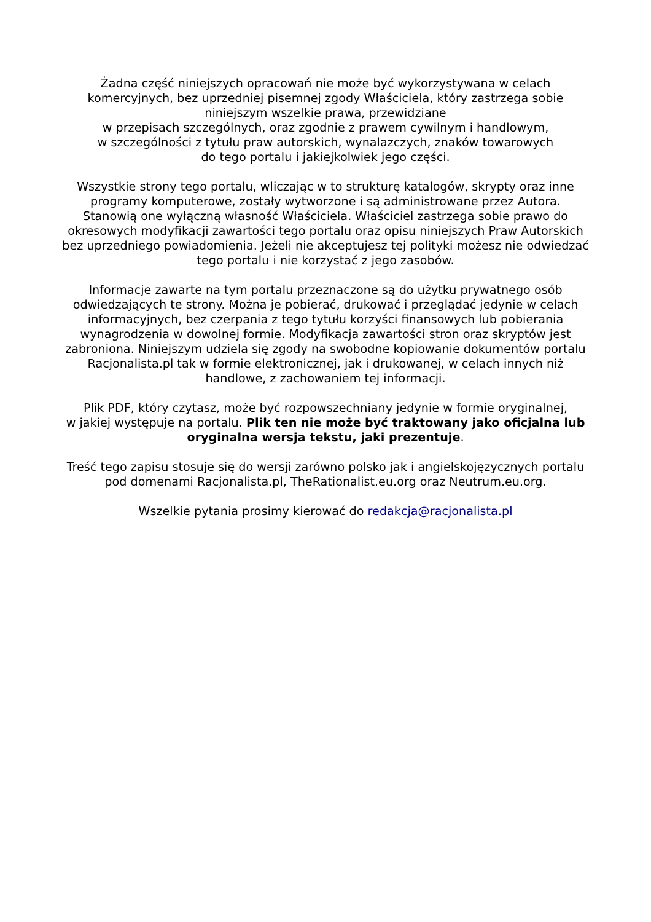Żadna część niniejszych opracowań nie może być wykorzystywana w celach komercyjnych, bez uprzedniej pisemnej zgody Właściciela, który zastrzega sobie niniejszym wszelkie prawa, przewidziane
w przepisach szczególnych, oraz zgodnie z prawem cywilnym i handlowym,
w szczególności z tytułu praw autorskich, wynalazczych, znaków towarowych
do tego portalu i jakiejkolwiek jego części.
Wszystkie strony tego portalu, wliczając w to strukturę katalogów, skrypty oraz inne programy komputerowe, zostały wytworzone i są administrowane przez Autora. Stanowią one wyłączną własność Właściciela. Właściciel zastrzega sobie prawo do okresowych modyfikacji zawartości tego portalu oraz opisu niniejszych Praw Autorskich bez uprzedniego powiadomienia. Jeżeli nie akceptujesz tej polityki możesz nie odwiedzać tego portalu i nie korzystać z jego zasobów.
Informacje zawarte na tym portalu przeznaczone są do użytku prywatnego osób odwiedzających te strony. Można je pobierać, drukować i przeglądać jedynie w celach informacyjnych, bez czerpania z tego tytułu korzyści finansowych lub pobierania wynagrodzenia w dowolnej formie. Modyfikacja zawartości stron oraz skryptów jest zabroniona. Niniejszym udziela się zgody na swobodne kopiowanie dokumentów portalu Racjonalista.pl tak w formie elektronicznej, jak i drukowanej, w celach innych niż handlowe, z zachowaniem tej informacji.
Plik PDF, który czytasz, może być rozpowszechniany jedynie w formie oryginalnej,
w jakiej występuje na portalu. Plik ten nie może być traktowany jako oficjalna lub oryginalna wersja tekstu, jaki prezentuje.
Treść tego zapisu stosuje się do wersji zarówno polsko jak i angielskojęzycznych portalu pod domenami Racjonalista.pl, TheRationalist.eu.org oraz Neutrum.eu.org.
Wszelkie pytania prosimy kierować do redakcja@racjonalista.pl